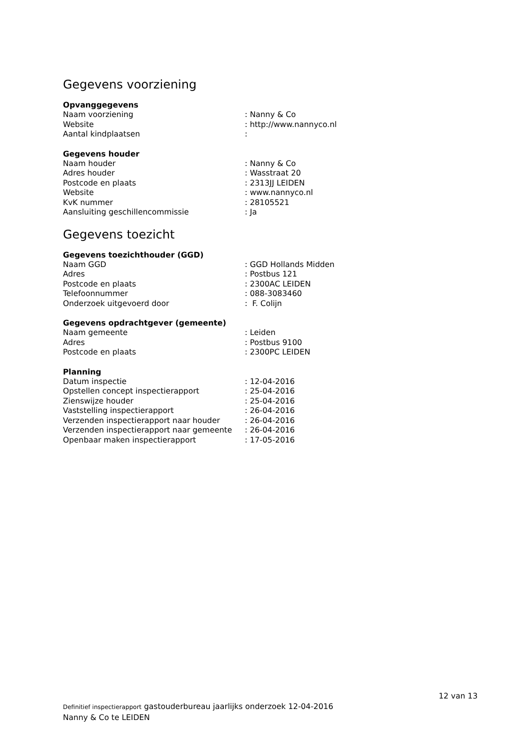Gegevens voorziening
Opvanggegevens
| Naam voorziening | : Nanny & Co |
| Website | : http://www.nannyco.nl |
| Aantal kindplaatsen | : |
Gegevens houder
| Naam houder | : Nanny & Co |
| Adres houder | : Wasstraat 20 |
| Postcode en plaats | : 2313JJ LEIDEN |
| Website | : www.nannyco.nl |
| KvK nummer | : 28105521 |
| Aansluiting geschillencommissie | : Ja |
Gegevens toezicht
Gegevens toezichthouder (GGD)
| Naam GGD | : GGD Hollands Midden |
| Adres | : Postbus 121 |
| Postcode en plaats | : 2300AC LEIDEN |
| Telefoonnummer | : 088-3083460 |
| Onderzoek uitgevoerd door | : F. Colijn |
Gegevens opdrachtgever (gemeente)
| Naam gemeente | : Leiden |
| Adres | : Postbus 9100 |
| Postcode en plaats | : 2300PC LEIDEN |
Planning
| Datum inspectie | : 12-04-2016 |
| Opstellen concept inspectierapport | : 25-04-2016 |
| Zienswijze houder | : 25-04-2016 |
| Vaststelling inspectierapport | : 26-04-2016 |
| Verzenden inspectierapport naar houder | : 26-04-2016 |
| Verzenden inspectierapport naar gemeente | : 26-04-2016 |
| Openbaar maken inspectierapport | : 17-05-2016 |
12 van 13
Definitief inspectierapport gastouderbureau jaarlijks onderzoek 12-04-2016
Nanny & Co te LEIDEN